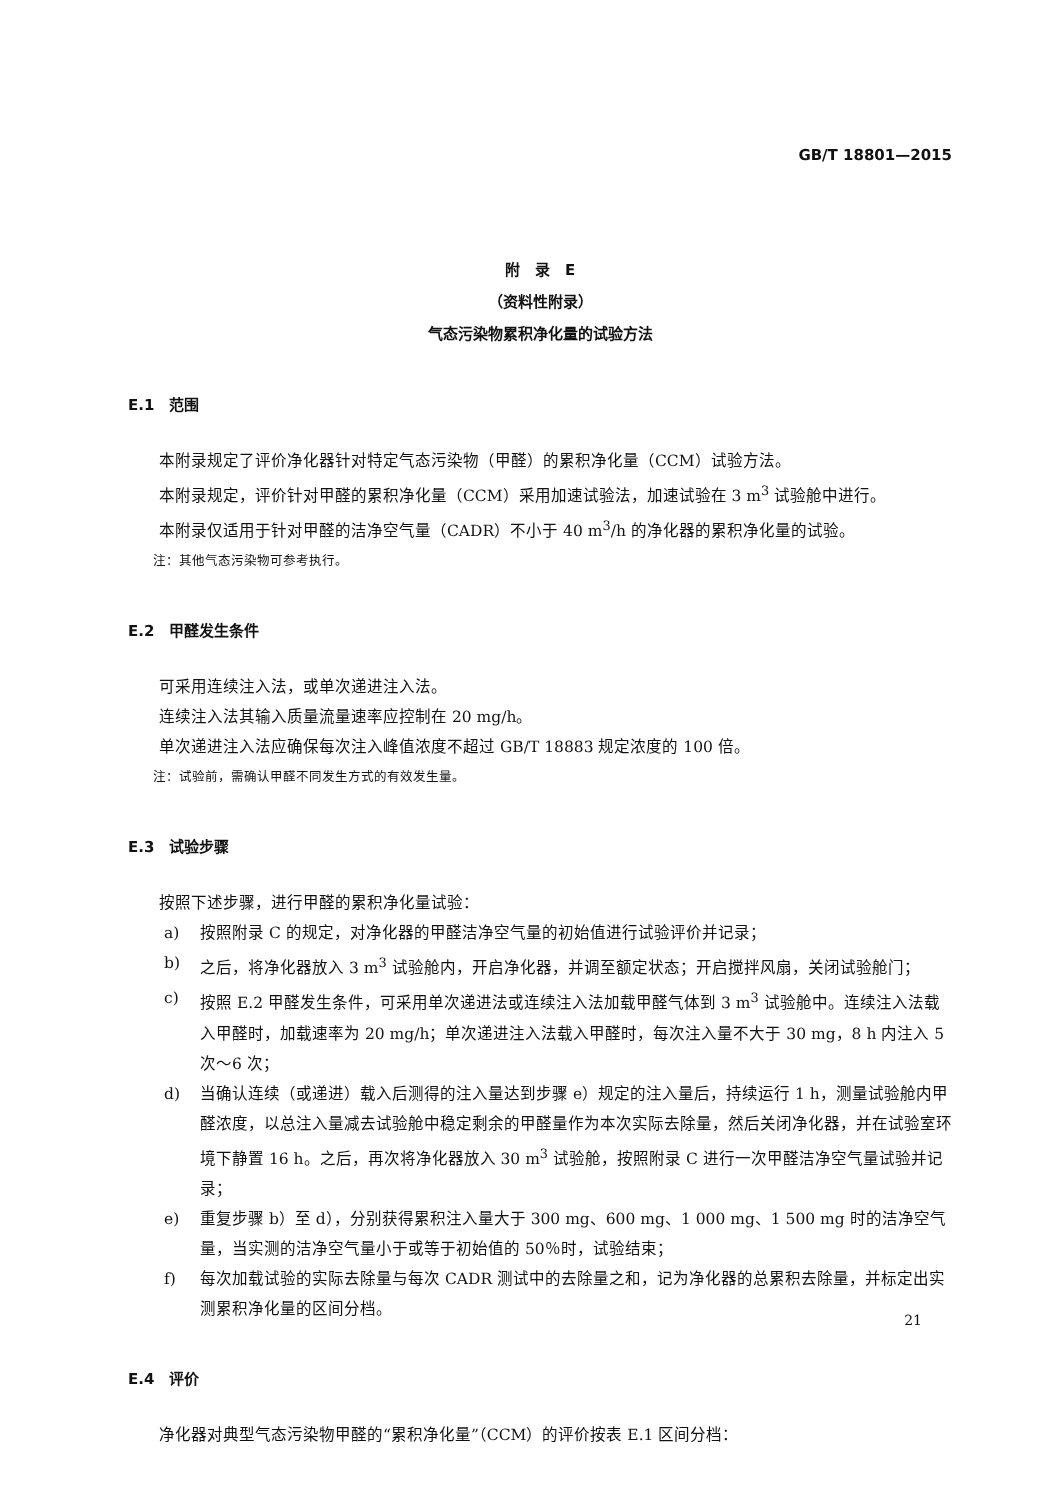GB/T 18801—2015
附　录　E
（资料性附录）
气态污染物累积净化量的试验方法
E.1　范围
本附录规定了评价净化器针对特定气态污染物（甲醛）的累积净化量（CCM）试验方法。
本附录规定，评价针对甲醛的累积净化量（CCM）采用加速试验法，加速试验在 3 m<sup>3</sup> 试验舱中进行。
本附录仅适用于针对甲醛的洁净空气量（CADR）不小于 40 m<sup>3</sup>/h 的净化器的累积净化量的试验。
注：其他气态污染物可参考执行。
E.2　甲醛发生条件
可采用连续注入法，或单次递进注入法。
连续注入法其输入质量流量速率应控制在 20 mg/h。
单次递进注入法应确保每次注入峰值浓度不超过 GB/T 18883 规定浓度的 100 倍。
注：试验前，需确认甲醛不同发生方式的有效发生量。
E.3　试验步骤
按照下述步骤，进行甲醛的累积净化量试验：
a) 按照附录 C 的规定，对净化器的甲醛洁净空气量的初始值进行试验评价并记录；
b) 之后，将净化器放入 3 m<sup>3</sup> 试验舱内，开启净化器，并调至额定状态；开启搅拌风扇，关闭试验舱门；
c) 按照 E.2 甲醛发生条件，可采用单次递进法或连续注入法加载甲醛气体到 3 m<sup>3</sup> 试验舱中。连续注入法载入甲醛时，加载速率为 20 mg/h；单次递进注入法载入甲醛时，每次注入量不大于 30 mg，8 h 内注入 5 次～6 次；
d) 当确认连续（或递进）载入后测得的注入量达到步骤 e）规定的注入量后，持续运行 1 h，测量试验舱内甲醛浓度，以总注入量减去试验舱中稳定剩余的甲醛量作为本次实际去除量，然后关闭净化器，并在试验室环境下静置 16 h。之后，再次将净化器放入 30 m<sup>3</sup> 试验舱，按照附录 C 进行一次甲醛洁净空气量试验并记录；
e) 重复步骤 b）至 d），分别获得累积注入量大于 300 mg、600 mg、1 000 mg、1 500 mg 时的洁净空气量，当实测的洁净空气量小于或等于初始值的 50％时，试验结束；
f) 每次加载试验的实际去除量与每次 CADR 测试中的去除量之和，记为净化器的总累积去除量，并标定出实测累积净化量的区间分档。
E.4　评价
净化器对典型气态污染物甲醛的“累积净化量”（CCM）的评价按表 E.1 区间分档：
21